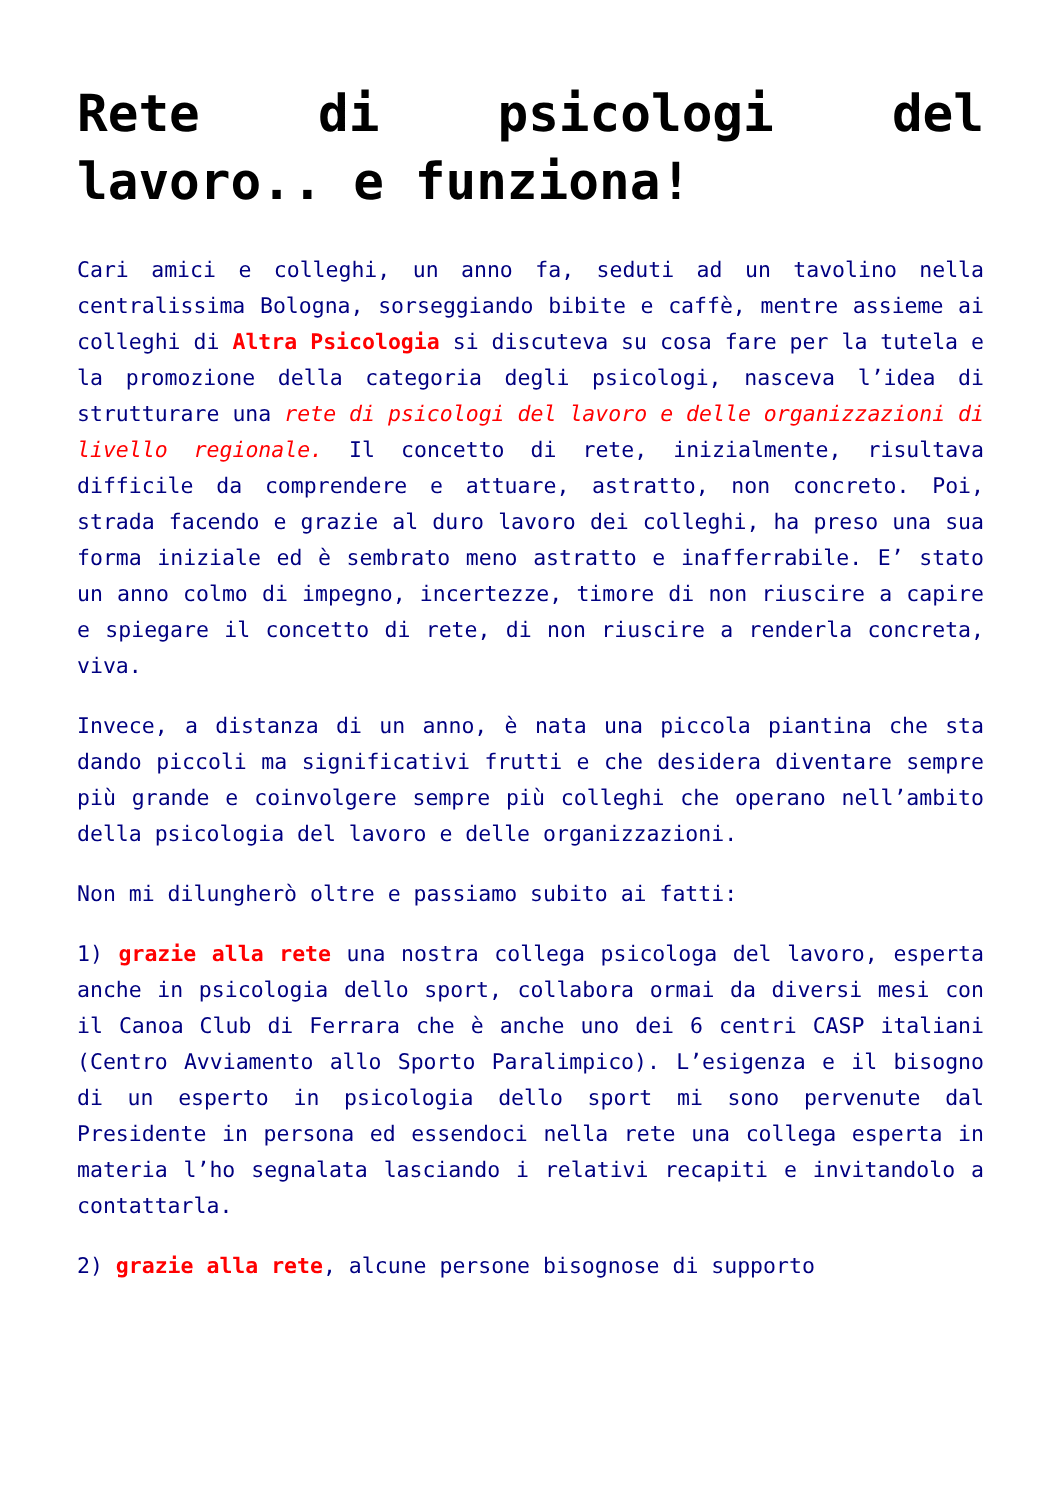Rete di psicologi del lavoro.. e funziona!
Cari amici e colleghi, un anno fa, seduti ad un tavolino nella centralissima Bologna, sorseggiando bibite e caffè, mentre assieme ai colleghi di Altra Psicologia si discuteva su cosa fare per la tutela e la promozione della categoria degli psicologi, nasceva l’idea di strutturare una rete di psicologi del lavoro e delle organizzazioni di livello regionale. Il concetto di rete, inizialmente, risultava difficile da comprendere e attuare, astratto, non concreto. Poi, strada facendo e grazie al duro lavoro dei colleghi, ha preso una sua forma iniziale ed è sembrato meno astratto e inafferrabile. E’ stato un anno colmo di impegno, incertezze, timore di non riuscire a capire e spiegare il concetto di rete, di non riuscire a renderla concreta, viva.
Invece, a distanza di un anno, è nata una piccola piantina che sta dando piccoli ma significativi frutti e che desidera diventare sempre più grande e coinvolgere sempre più colleghi che operano nell’ambito della psicologia del lavoro e delle organizzazioni.
Non mi dilungherò oltre e passiamo subito ai fatti:
1) grazie alla rete una nostra collega psicologa del lavoro, esperta anche in psicologia dello sport, collabora ormai da diversi mesi con il Canoa Club di Ferrara che è anche uno dei 6 centri CASP italiani (Centro Avviamento allo Sporto Paralimpico). L’esigenza e il bisogno di un esperto in psicologia dello sport mi sono pervenute dal Presidente in persona ed essendoci nella rete una collega esperta in materia l’ho segnalata lasciando i relativi recapiti e invitandolo a contattarla.
2) grazie alla rete, alcune persone bisognose di supporto